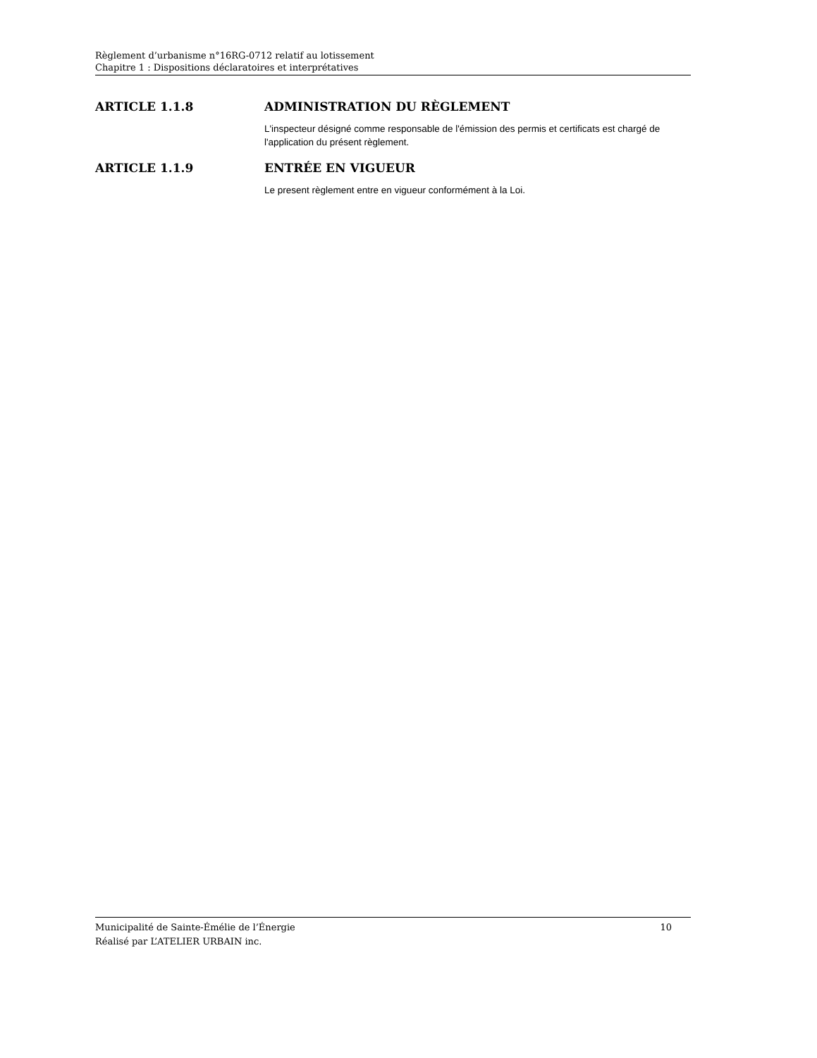Règlement d’urbanisme n°16RG-0712 relatif au lotissement
Chapitre 1 : Dispositions déclaratoires et interprétatives
ARTICLE 1.1.8 ADMINISTRATION DU RÈGLEMENT
L'inspecteur désigné comme responsable de l'émission des permis et certificats est chargé de l'application du présent règlement.
ARTICLE 1.1.9 ENTRÉE EN VIGUEUR
Le present règlement entre en vigueur conformément à la Loi.
Municipalité de Sainte-Émélie de l’Énergie
Réalisé par L’ATELIER URBAIN inc.
10